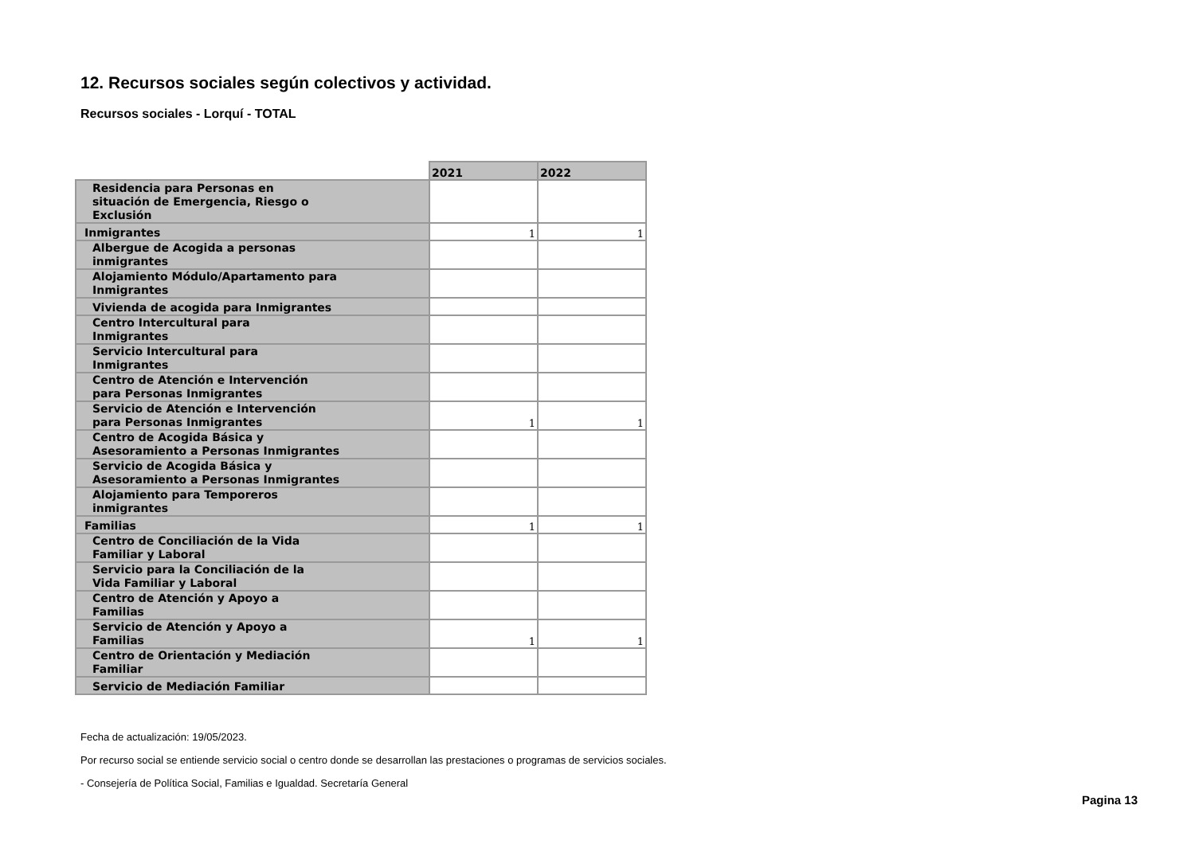12. Recursos sociales según colectivos y actividad.
Recursos sociales - Lorquí - TOTAL
| | 2021 | 2022 |
| Residencia para Personas en situación de Emergencia, Riesgo o Exclusión | | |
| Inmigrantes | 1 | 1 |
| Albergue de Acogida a personas inmigrantes | | |
| Alojamiento Módulo/Apartamento para Inmigrantes | | |
| Vivienda de acogida para Inmigrantes | | |
| Centro Intercultural para Inmigrantes | | |
| Servicio Intercultural para Inmigrantes | | |
| Centro de Atención e Intervención para Personas Inmigrantes | | |
| Servicio de Atención e Intervención para Personas Inmigrantes | 1 | 1 |
| Centro de Acogida Básica y Asesoramiento a Personas Inmigrantes | | |
| Servicio de Acogida Básica y Asesoramiento a Personas Inmigrantes | | |
| Alojamiento para Temporeros inmigrantes | | |
| Familias | 1 | 1 |
| Centro de Conciliación de la Vida Familiar y Laboral | | |
| Servicio para la Conciliación de la Vida Familiar y Laboral | | |
| Centro de Atención y Apoyo a Familias | | |
| Servicio de Atención y Apoyo a Familias | 1 | 1 |
| Centro de Orientación y Mediación Familiar | | |
| Servicio de Mediación Familiar | | |
Fecha de actualización: 19/05/2023.
Por recurso social se entiende servicio social o centro donde se desarrollan las prestaciones o programas de servicios sociales.
- Consejería de Política Social, Familias e Igualdad. Secretaría General
Pagina 13